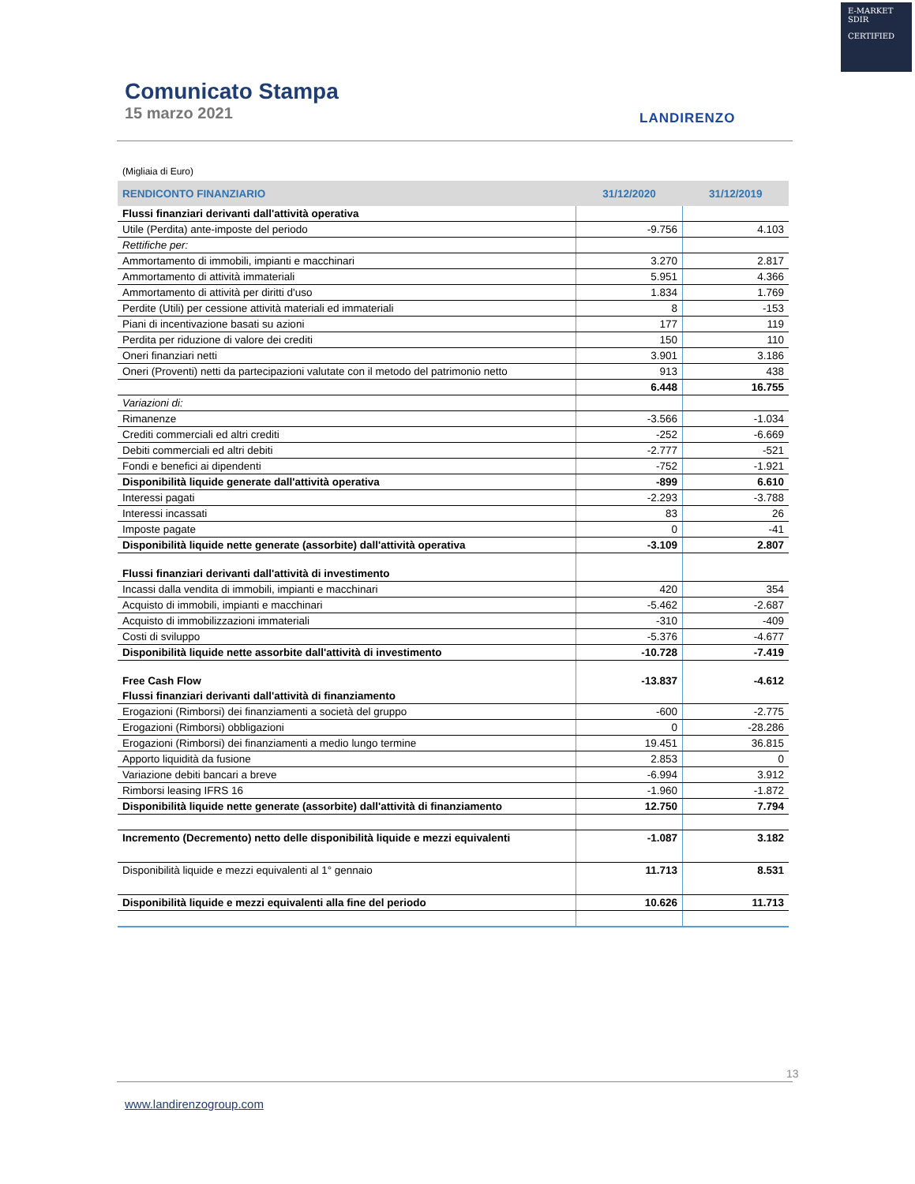E-MARKET
SDIR
CERTIFIED
Comunicato Stampa
15 marzo 2021
LANDIRENZO
(Migliaia di Euro)
| RENDICONTO FINANZIARIO | 31/12/2020 | 31/12/2019 |
| --- | --- | --- |
| Flussi finanziari derivanti dall'attività operativa | | |
| Utile (Perdita) ante-imposte del periodo | -9.756 | 4.103 |
| Rettifiche per: | | |
| Ammortamento di immobili, impianti e macchinari | 3.270 | 2.817 |
| Ammortamento di attività immateriali | 5.951 | 4.366 |
| Ammortamento di attività per diritti d'uso | 1.834 | 1.769 |
| Perdite (Utili) per cessione attività materiali ed immateriali | 8 | -153 |
| Piani di incentivazione basati su azioni | 177 | 119 |
| Perdita per riduzione di valore dei crediti | 150 | 110 |
| Oneri finanziari netti | 3.901 | 3.186 |
| Oneri (Proventi) netti da partecipazioni valutate con il metodo del patrimonio netto | 913 | 438 |
| | 6.448 | 16.755 |
| Variazioni di: | | |
| Rimanenze | -3.566 | -1.034 |
| Crediti commerciali ed altri crediti | -252 | -6.669 |
| Debiti commerciali ed altri debiti | -2.777 | -521 |
| Fondi e benefici ai dipendenti | -752 | -1.921 |
| Disponibilità liquide generate dall'attività operativa | -899 | 6.610 |
| Interessi pagati | -2.293 | -3.788 |
| Interessi incassati | 83 | 26 |
| Imposte pagate | 0 | -41 |
| Disponibilità liquide nette generate (assorbite) dall'attività operativa | -3.109 | 2.807 |
| Flussi finanziari derivanti dall'attività di investimento | | |
| Incassi dalla vendita di immobili, impianti e macchinari | 420 | 354 |
| Acquisto di immobili, impianti e macchinari | -5.462 | -2.687 |
| Acquisto di immobilizzazioni immateriali | -310 | -409 |
| Costi di sviluppo | -5.376 | -4.677 |
| Disponibilità liquide nette assorbite dall'attività di investimento | -10.728 | -7.419 |
| Free Cash Flow | -13.837 | -4.612 |
| Flussi finanziari derivanti dall'attività di finanziamento | | |
| Erogazioni (Rimborsi) dei finanziamenti a società del gruppo | -600 | -2.775 |
| Erogazioni (Rimborsi) obbligazioni | 0 | -28.286 |
| Erogazioni (Rimborsi) dei finanziamenti a medio lungo termine | 19.451 | 36.815 |
| Apporto liquidità da fusione | 2.853 | 0 |
| Variazione debiti bancari a breve | -6.994 | 3.912 |
| Rimborsi leasing IFRS 16 | -1.960 | -1.872 |
| Disponibilità liquide nette generate (assorbite) dall'attività di finanziamento | 12.750 | 7.794 |
| Incremento (Decremento) netto delle disponibilità liquide e mezzi equivalenti | -1.087 | 3.182 |
| Disponibilità liquide e mezzi equivalenti al 1° gennaio | 11.713 | 8.531 |
| Disponibilità liquide e mezzi equivalenti alla fine del periodo | 10.626 | 11.713 |
13
www.landirenzogroup.com